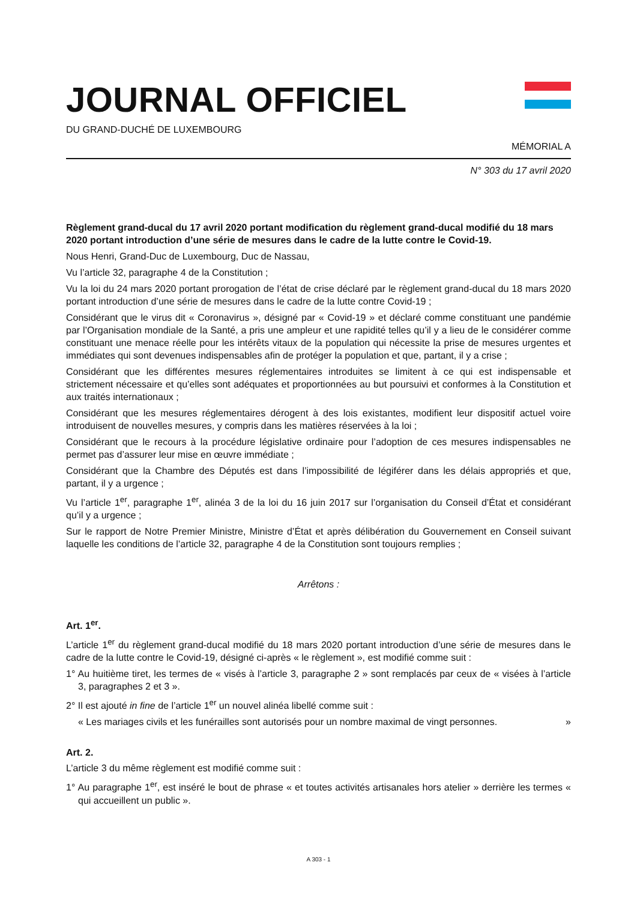JOURNAL OFFICIEL
DU GRAND-DUCHÉ DE LUXEMBOURG
MÉMORIAL A
N° 303 du 17 avril 2020
Règlement grand-ducal du 17 avril 2020 portant modification du règlement grand-ducal modifié du 18 mars 2020 portant introduction d’une série de mesures dans le cadre de la lutte contre le Covid-19.
Nous Henri, Grand-Duc de Luxembourg, Duc de Nassau,
Vu l’article 32, paragraphe 4 de la Constitution ;
Vu la loi du 24 mars 2020 portant prorogation de l’état de crise déclaré par le règlement grand-ducal du 18 mars 2020 portant introduction d’une série de mesures dans le cadre de la lutte contre Covid-19 ;
Considérant que le virus dit « Coronavirus », désigné par « Covid-19 » et déclaré comme constituant une pandémie par l’Organisation mondiale de la Santé, a pris une ampleur et une rapidité telles qu’il y a lieu de le considérer comme constituant une menace réelle pour les intérêts vitaux de la population qui nécessite la prise de mesures urgentes et immédiates qui sont devenues indispensables afin de protéger la population et que, partant, il y a crise ;
Considérant que les différentes mesures réglementaires introduites se limitent à ce qui est indispensable et strictement nécessaire et qu’elles sont adéquates et proportionnées au but poursuivi et conformes à la Constitution et aux traités internationaux ;
Considérant que les mesures réglementaires dérogent à des lois existantes, modifient leur dispositif actuel voire introduisent de nouvelles mesures, y compris dans les matières réservées à la loi ;
Considérant que le recours à la procédure législative ordinaire pour l’adoption de ces mesures indispensables ne permet pas d’assurer leur mise en œuvre immédiate ;
Considérant que la Chambre des Députés est dans l’impossibilité de légiférer dans les délais appropriés et que, partant, il y a urgence ;
Vu l’article 1<sup>er</sup>, paragraphe 1<sup>er</sup>, alinéa 3 de la loi du 16 juin 2017 sur l’organisation du Conseil d’État et considérant qu’il y a urgence ;
Sur le rapport de Notre Premier Ministre, Ministre d’État et après délibération du Gouvernement en Conseil suivant laquelle les conditions de l’article 32, paragraphe 4 de la Constitution sont toujours remplies ;
Arrêtons :
Art. 1<sup>er</sup>.
L’article 1<sup>er</sup> du règlement grand-ducal modifié du 18 mars 2020 portant introduction d’une série de mesures dans le cadre de la lutte contre le Covid-19, désigné ci-après « le règlement », est modifié comme suit :
1° Au huitième tiret, les termes de « visés à l’article 3, paragraphe 2 » sont remplacés par ceux de « visées à l’article 3, paragraphes 2 et 3 ».
2° Il est ajouté in fine de l’article 1<sup>er</sup> un nouvel alinéa libellé comme suit :
« Les mariages civils et les funérailles sont autorisés pour un nombre maximal de vingt personnes. »
Art. 2.
L’article 3 du même règlement est modifié comme suit :
1° Au paragraphe 1<sup>er</sup>, est inséré le bout de phrase « et toutes activités artisanales hors atelier » derrière les termes « qui accueillent un public ».
A 303 - 1